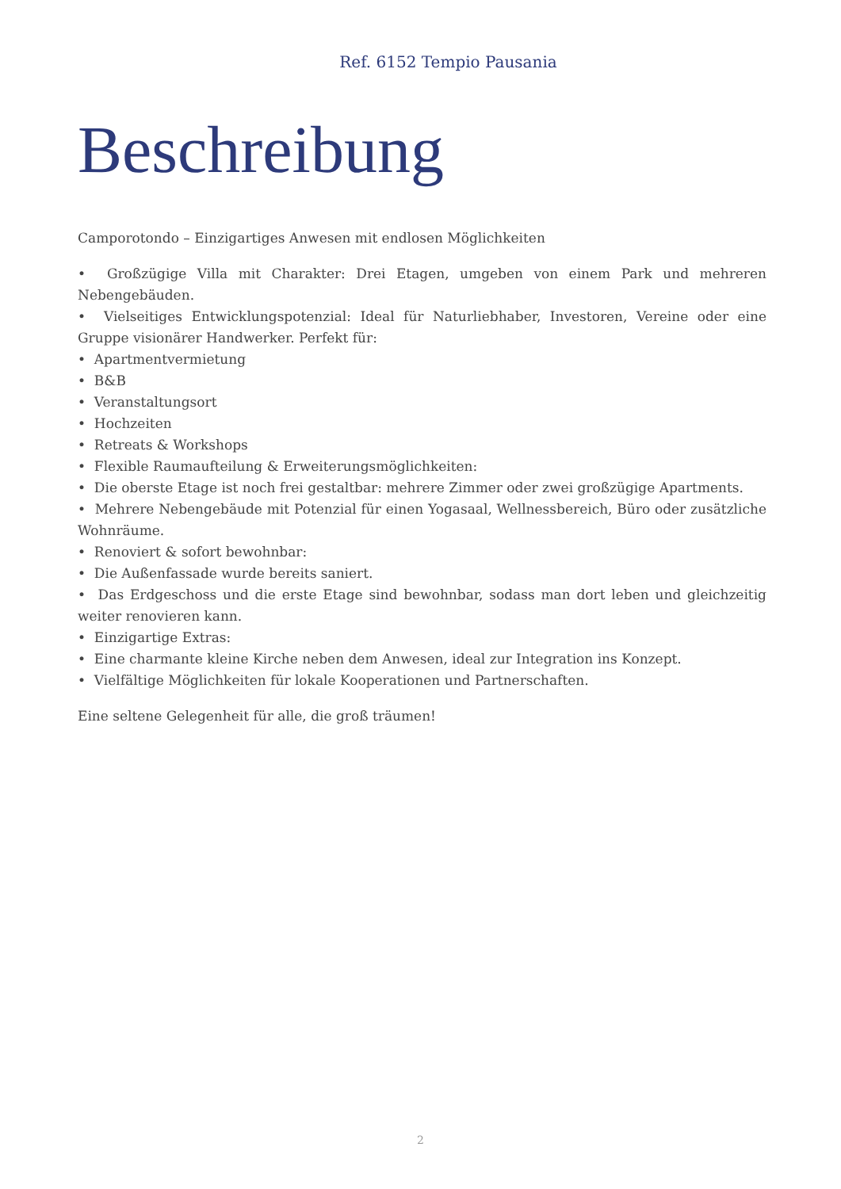Ref. 6152 Tempio Pausania
Beschreibung
Camporotondo – Einzigartiges Anwesen mit endlosen Möglichkeiten
• Großzügige Villa mit Charakter: Drei Etagen, umgeben von einem Park und mehreren Nebengebäuden.
• Vielseitiges Entwicklungspotenzial: Ideal für Naturliebhaber, Investoren, Vereine oder eine Gruppe visionärer Handwerker. Perfekt für:
• Apartmentvermietung
• B&B
• Veranstaltungsort
• Hochzeiten
• Retreats & Workshops
• Flexible Raumaufteilung & Erweiterungsmöglichkeiten:
• Die oberste Etage ist noch frei gestaltbar: mehrere Zimmer oder zwei großzügige Apartments.
• Mehrere Nebengebäude mit Potenzial für einen Yogasaal, Wellnessbereich, Büro oder zusätzliche Wohnräume.
• Renoviert & sofort bewohnbar:
• Die Außenfassade wurde bereits saniert.
• Das Erdgeschoss und die erste Etage sind bewohnbar, sodass man dort leben und gleichzeitig weiter renovieren kann.
• Einzigartige Extras:
• Eine charmante kleine Kirche neben dem Anwesen, ideal zur Integration ins Konzept.
• Vielfältige Möglichkeiten für lokale Kooperationen und Partnerschaften.
Eine seltene Gelegenheit für alle, die groß träumen!
2